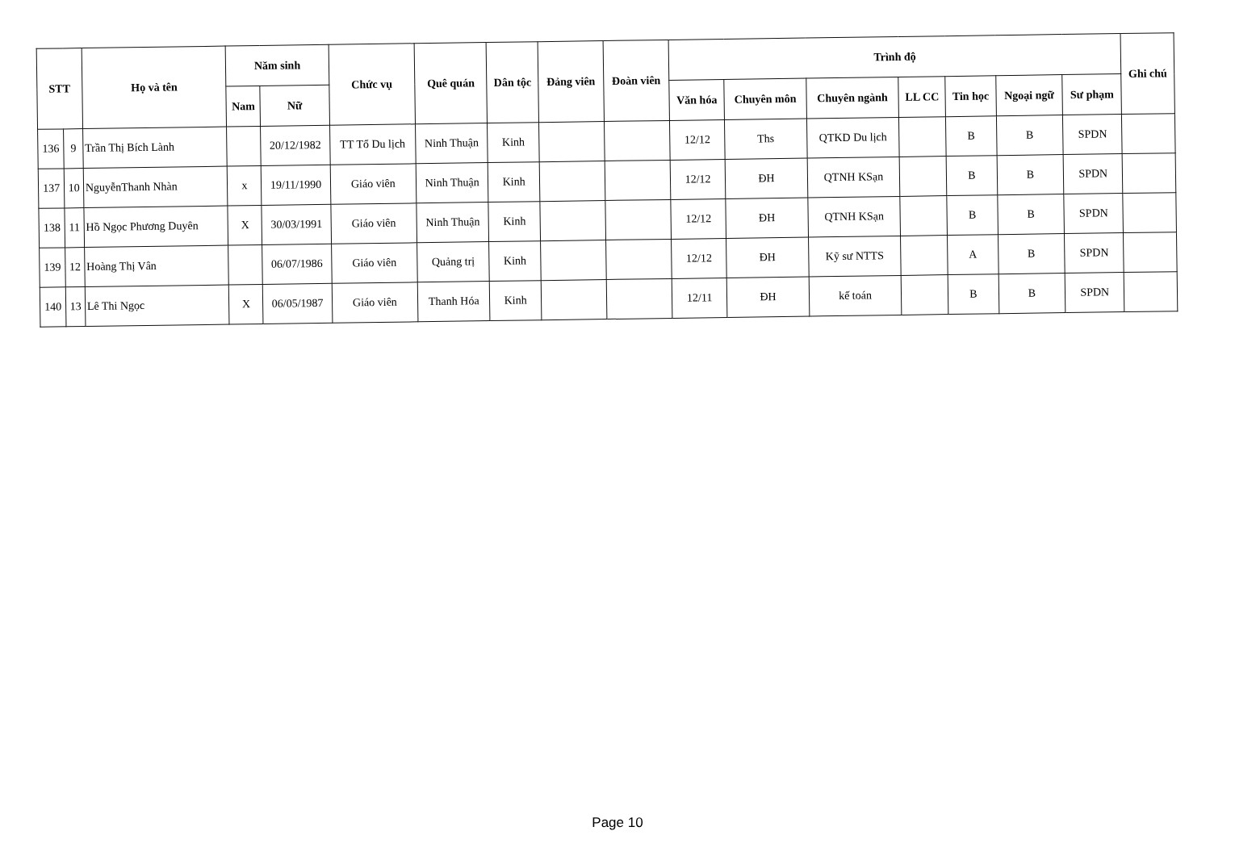| STT | | Họ và tên | Năm sinh | | Chức vụ | Quê quán | Dân tộc | Đảng viên | Đoàn viên | Trình độ | | | | | | | Ghi chú |
| --- | --- | --- | --- | --- | --- | --- | --- | --- | --- | --- | --- | --- | --- | --- | --- | --- | --- |
| | | | Nam | Nữ | | | | | | Văn hóa | Chuyên môn | Chuyên ngành | LL CC | Tin học | Ngoại ngữ | Sư phạm | |
| 136 | 9 | Trần Thị Bích Lành | | 20/12/1982 | TT Tổ Du lịch | Ninh Thuận | Kinh | | | 12/12 | Ths | QTKD Du lịch | | B | B | SPDN | |
| 137 | 10 | NguyễnThanh Nhàn | x | 19/11/1990 | Giáo viên | Ninh Thuận | Kinh | | | 12/12 | ĐH | QTNH KSạn | | B | B | SPDN | |
| 138 | 11 | Hồ Ngọc Phương Duyên | X | 30/03/1991 | Giáo viên | Ninh Thuận | Kinh | | | 12/12 | ĐH | QTNH KSạn | | B | B | SPDN | |
| 139 | 12 | Hoàng Thị Vân | | 06/07/1986 | Giáo viên | Quảng trị | Kinh | | | 12/12 | ĐH | Kỹ sư NTTS | | A | B | SPDN | |
| 140 | 13 | Lê Thi Ngọc | X | 06/05/1987 | Giáo viên | Thanh Hóa | Kinh | | | 12/11 | ĐH | kế toán | | B | B | SPDN | |
Page 10